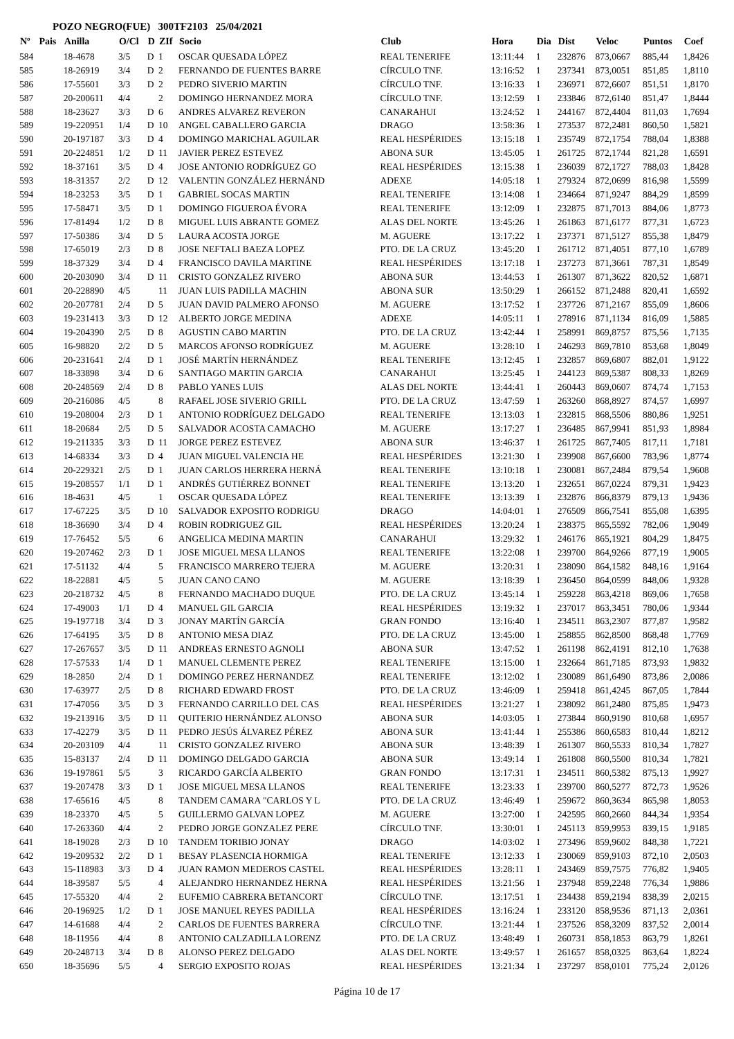POZO NEGRO(FUE) 300TF2103 25/04/2021
| Nº | Pais | Anilla | O/Cl | D | ZIf | Socio | Club | Hora | Dia | Dist | Veloc | Puntos | Coef |
| --- | --- | --- | --- | --- | --- | --- | --- | --- | --- | --- | --- | --- | --- |
| 584 | | 18-4678 | 3/5 | D | 1 | OSCAR QUESADA LÓPEZ | REAL TENERIFE | 13:11:44 | 1 | 232876 | 873,0667 | 885,44 | 1,8426 |
| 585 | | 18-26919 | 3/4 | D | 2 | FERNANDO DE FUENTES BARRE | CÍRCULO TNF. | 13:16:52 | 1 | 237341 | 873,0051 | 851,85 | 1,8110 |
| 586 | | 17-55601 | 3/3 | D | 2 | PEDRO SIVERIO MARTIN | CÍRCULO TNF. | 13:16:33 | 1 | 236971 | 872,6607 | 851,51 | 1,8170 |
| 587 | | 20-200611 | 4/4 | | 2 | DOMINGO HERNANDEZ MORA | CÍRCULO TNF. | 13:12:59 | 1 | 233846 | 872,6140 | 851,47 | 1,8444 |
| 588 | | 18-23627 | 3/3 | D | 6 | ANDRES ALVAREZ REVERON | CANARAHUI | 13:24:52 | 1 | 244167 | 872,4404 | 811,03 | 1,7694 |
| 589 | | 19-220951 | 1/4 | D | 10 | ANGEL CABALLERO GARCIA | DRAGO | 13:58:36 | 1 | 273537 | 872,2481 | 860,50 | 1,5821 |
| 590 | | 20-197187 | 3/3 | D | 4 | DOMINGO MARICHAL AGUILAR | REAL HESPÉRIDES | 13:15:18 | 1 | 235749 | 872,1754 | 788,04 | 1,8388 |
| 591 | | 20-224851 | 1/2 | D | 11 | JAVIER PEREZ ESTEVEZ | ABONA SUR | 13:45:05 | 1 | 261725 | 872,1744 | 821,28 | 1,6591 |
| 592 | | 18-37161 | 3/5 | D | 4 | JOSE ANTONIO RODRÍGUEZ GO | REAL HESPÉRIDES | 13:15:38 | 1 | 236039 | 872,1727 | 788,03 | 1,8428 |
| 593 | | 18-31357 | 2/2 | D | 12 | VALENTIN GONZÁLEZ HERNÁND | ADEXE | 14:05:18 | 1 | 279324 | 872,0699 | 816,98 | 1,5599 |
| 594 | | 18-23253 | 3/5 | D | 1 | GABRIEL SOCAS MARTIN | REAL TENERIFE | 13:14:08 | 1 | 234664 | 871,9247 | 884,29 | 1,8599 |
| 595 | | 17-58471 | 3/5 | D | 1 | DOMINGO FIGUEROA ÉVORA | REAL TENERIFE | 13:12:09 | 1 | 232875 | 871,7013 | 884,06 | 1,8773 |
| 596 | | 17-81494 | 1/2 | D | 8 | MIGUEL LUIS ABRANTE GOMEZ | ALAS DEL NORTE | 13:45:26 | 1 | 261863 | 871,6177 | 877,31 | 1,6723 |
| 597 | | 17-50386 | 3/4 | D | 5 | LAURA ACOSTA JORGE | M. AGUERE | 13:17:22 | 1 | 237371 | 871,5127 | 855,38 | 1,8479 |
| 598 | | 17-65019 | 2/3 | D | 8 | JOSE NEFTALI BAEZA LOPEZ | PTO. DE LA CRUZ | 13:45:20 | 1 | 261712 | 871,4051 | 877,10 | 1,6789 |
| 599 | | 18-37329 | 3/4 | D | 4 | FRANCISCO DAVILA MARTINE | REAL HESPÉRIDES | 13:17:18 | 1 | 237273 | 871,3661 | 787,31 | 1,8549 |
| 600 | | 20-203090 | 3/4 | D | 11 | CRISTO GONZALEZ RIVERO | ABONA SUR | 13:44:53 | 1 | 261307 | 871,3622 | 820,52 | 1,6871 |
| 601 | | 20-228890 | 4/5 | | 11 | JUAN LUIS PADILLA MACHIN | ABONA SUR | 13:50:29 | 1 | 266152 | 871,2488 | 820,41 | 1,6592 |
| 602 | | 20-207781 | 2/4 | D | 5 | JUAN DAVID PALMERO AFONSO | M. AGUERE | 13:17:52 | 1 | 237726 | 871,2167 | 855,09 | 1,8606 |
| 603 | | 19-231413 | 3/3 | D | 12 | ALBERTO JORGE MEDINA | ADEXE | 14:05:11 | 1 | 278916 | 871,1134 | 816,09 | 1,5885 |
| 604 | | 19-204390 | 2/5 | D | 8 | AGUSTIN CABO MARTIN | PTO. DE LA CRUZ | 13:42:44 | 1 | 258991 | 869,8757 | 875,56 | 1,7135 |
| 605 | | 16-98820 | 2/2 | D | 5 | MARCOS AFONSO RODRÍGUEZ | M. AGUERE | 13:28:10 | 1 | 246293 | 869,7810 | 853,68 | 1,8049 |
| 606 | | 20-231641 | 2/4 | D | 1 | JOSÉ MARTÍN HERNÁNDEZ | REAL TENERIFE | 13:12:45 | 1 | 232857 | 869,6807 | 882,01 | 1,9122 |
| 607 | | 18-33898 | 3/4 | D | 6 | SANTIAGO MARTIN GARCIA | CANARAHUI | 13:25:45 | 1 | 244123 | 869,5387 | 808,33 | 1,8269 |
| 608 | | 20-248569 | 2/4 | D | 8 | PABLO YANES LUIS | ALAS DEL NORTE | 13:44:41 | 1 | 260443 | 869,0607 | 874,74 | 1,7153 |
| 609 | | 20-216086 | 4/5 | | 8 | RAFAEL JOSE SIVERIO GRILL | PTO. DE LA CRUZ | 13:47:59 | 1 | 263260 | 868,8927 | 874,57 | 1,6997 |
| 610 | | 19-208004 | 2/3 | D | 1 | ANTONIO RODRÍGUEZ DELGADO | REAL TENERIFE | 13:13:03 | 1 | 232815 | 868,5506 | 880,86 | 1,9251 |
| 611 | | 18-20684 | 2/5 | D | 5 | SALVADOR ACOSTA CAMACHO | M. AGUERE | 13:17:27 | 1 | 236485 | 867,9941 | 851,93 | 1,8984 |
| 612 | | 19-211335 | 3/3 | D | 11 | JORGE PEREZ ESTEVEZ | ABONA SUR | 13:46:37 | 1 | 261725 | 867,7405 | 817,11 | 1,7181 |
| 613 | | 14-68334 | 3/3 | D | 4 | JUAN MIGUEL VALENCIA HE | REAL HESPÉRIDES | 13:21:30 | 1 | 239908 | 867,6600 | 783,96 | 1,8774 |
| 614 | | 20-229321 | 2/5 | D | 1 | JUAN CARLOS HERRERA HERNÁ | REAL TENERIFE | 13:10:18 | 1 | 230081 | 867,2484 | 879,54 | 1,9608 |
| 615 | | 19-208557 | 1/1 | D | 1 | ANDRÉS GUTIÉRREZ BONNET | REAL TENERIFE | 13:13:20 | 1 | 232651 | 867,0224 | 879,31 | 1,9423 |
| 616 | | 18-4631 | 4/5 | | 1 | OSCAR QUESADA LÓPEZ | REAL TENERIFE | 13:13:39 | 1 | 232876 | 866,8379 | 879,13 | 1,9436 |
| 617 | | 17-67225 | 3/5 | D | 10 | SALVADOR EXPOSITO RODRIGU | DRAGO | 14:04:01 | 1 | 276509 | 866,7541 | 855,08 | 1,6395 |
| 618 | | 18-36690 | 3/4 | D | 4 | ROBIN RODRIGUEZ GIL | REAL HESPÉRIDES | 13:20:24 | 1 | 238375 | 865,5592 | 782,06 | 1,9049 |
| 619 | | 17-76452 | 5/5 | | 6 | ANGELICA MEDINA MARTIN | CANARAHUI | 13:29:32 | 1 | 246176 | 865,1921 | 804,29 | 1,8475 |
| 620 | | 19-207462 | 2/3 | D | 1 | JOSE MIGUEL MESA LLANOS | REAL TENERIFE | 13:22:08 | 1 | 239700 | 864,9266 | 877,19 | 1,9005 |
| 621 | | 17-51132 | 4/4 | | 5 | FRANCISCO MARRERO TEJERA | M. AGUERE | 13:20:31 | 1 | 238090 | 864,1582 | 848,16 | 1,9164 |
| 622 | | 18-22881 | 4/5 | | 5 | JUAN CANO CANO | M. AGUERE | 13:18:39 | 1 | 236450 | 864,0599 | 848,06 | 1,9328 |
| 623 | | 20-218732 | 4/5 | | 8 | FERNANDO MACHADO DUQUE | PTO. DE LA CRUZ | 13:45:14 | 1 | 259228 | 863,4218 | 869,06 | 1,7658 |
| 624 | | 17-49003 | 1/1 | D | 4 | MANUEL GIL GARCIA | REAL HESPÉRIDES | 13:19:32 | 1 | 237017 | 863,3451 | 780,06 | 1,9344 |
| 625 | | 19-197718 | 3/4 | D | 3 | JONAY MARTÍN GARCÍA | GRAN FONDO | 13:16:40 | 1 | 234511 | 863,2307 | 877,87 | 1,9582 |
| 626 | | 17-64195 | 3/5 | D | 8 | ANTONIO MESA DIAZ | PTO. DE LA CRUZ | 13:45:00 | 1 | 258855 | 862,8500 | 868,48 | 1,7769 |
| 627 | | 17-267657 | 3/5 | D | 11 | ANDREAS ERNESTO AGNOLI | ABONA SUR | 13:47:52 | 1 | 261198 | 862,4191 | 812,10 | 1,7638 |
| 628 | | 17-57533 | 1/4 | D | 1 | MANUEL CLEMENTE PEREZ | REAL TENERIFE | 13:15:00 | 1 | 232664 | 861,7185 | 873,93 | 1,9832 |
| 629 | | 18-2850 | 2/4 | D | 1 | DOMINGO PEREZ HERNANDEZ | REAL TENERIFE | 13:12:02 | 1 | 230089 | 861,6490 | 873,86 | 2,0086 |
| 630 | | 17-63977 | 2/5 | D | 8 | RICHARD EDWARD FROST | PTO. DE LA CRUZ | 13:46:09 | 1 | 259418 | 861,4245 | 867,05 | 1,7844 |
| 631 | | 17-47056 | 3/5 | D | 3 | FERNANDO CARRILLO DEL CAS | REAL HESPÉRIDES | 13:21:27 | 1 | 238092 | 861,2480 | 875,85 | 1,9473 |
| 632 | | 19-213916 | 3/5 | D | 11 | QUITERIO HERNÁNDEZ ALONSO | ABONA SUR | 14:03:05 | 1 | 273844 | 860,9190 | 810,68 | 1,6957 |
| 633 | | 17-42279 | 3/5 | D | 11 | PEDRO JESÚS ÁLVAREZ PÉREZ | ABONA SUR | 13:41:44 | 1 | 255386 | 860,6583 | 810,44 | 1,8212 |
| 634 | | 20-203109 | 4/4 | | 11 | CRISTO GONZALEZ RIVERO | ABONA SUR | 13:48:39 | 1 | 261307 | 860,5533 | 810,34 | 1,7827 |
| 635 | | 15-83137 | 2/4 | D | 11 | DOMINGO DELGADO GARCIA | ABONA SUR | 13:49:14 | 1 | 261808 | 860,5500 | 810,34 | 1,7821 |
| 636 | | 19-197861 | 5/5 | | 3 | RICARDO GARCÍA ALBERTO | GRAN FONDO | 13:17:31 | 1 | 234511 | 860,5382 | 875,13 | 1,9927 |
| 637 | | 19-207478 | 3/3 | D | 1 | JOSE MIGUEL MESA LLANOS | REAL TENERIFE | 13:23:33 | 1 | 239700 | 860,5277 | 872,73 | 1,9526 |
| 638 | | 17-65616 | 4/5 | | 8 | TANDEM CAMARA "CARLOS Y L | PTO. DE LA CRUZ | 13:46:49 | 1 | 259672 | 860,3634 | 865,98 | 1,8053 |
| 639 | | 18-23370 | 4/5 | | 5 | GUILLERMO GALVAN LOPEZ | M. AGUERE | 13:27:00 | 1 | 242595 | 860,2660 | 844,34 | 1,9354 |
| 640 | | 17-263360 | 4/4 | | 2 | PEDRO JORGE GONZALEZ PERE | CÍRCULO TNF. | 13:30:01 | 1 | 245113 | 859,9953 | 839,15 | 1,9185 |
| 641 | | 18-19028 | 2/3 | D | 10 | TANDEM TORIBIO JONAY | DRAGO | 14:03:02 | 1 | 273496 | 859,9602 | 848,38 | 1,7221 |
| 642 | | 19-209532 | 2/2 | D | 1 | BESAY PLASENCIA HORMIGA | REAL TENERIFE | 13:12:33 | 1 | 230069 | 859,9103 | 872,10 | 2,0503 |
| 643 | | 15-118983 | 3/3 | D | 4 | JUAN RAMON MEDEROS CASTEL | REAL HESPÉRIDES | 13:28:11 | 1 | 243469 | 859,7575 | 776,82 | 1,9405 |
| 644 | | 18-39587 | 5/5 | | 4 | ALEJANDRO HERNANDEZ HERNA | REAL HESPÉRIDES | 13:21:56 | 1 | 237948 | 859,2248 | 776,34 | 1,9886 |
| 645 | | 17-55320 | 4/4 | | 2 | EUFEMIO CABRERA BETANCORT | CÍRCULO TNF. | 13:17:51 | 1 | 234438 | 859,2194 | 838,39 | 2,0215 |
| 646 | | 20-196925 | 1/2 | D | 1 | JOSE MANUEL REYES PADILLA | REAL HESPÉRIDES | 13:16:24 | 1 | 233120 | 858,9536 | 871,13 | 2,0361 |
| 647 | | 14-61688 | 4/4 | | 2 | CARLOS DE FUENTES BARRERA | CÍRCULO TNF. | 13:21:44 | 1 | 237526 | 858,3209 | 837,52 | 2,0014 |
| 648 | | 18-11956 | 4/4 | | 8 | ANTONIO CALZADILLA LORENZ | PTO. DE LA CRUZ | 13:48:49 | 1 | 260731 | 858,1853 | 863,79 | 1,8261 |
| 649 | | 20-248713 | 3/4 | D | 8 | ALONSO PEREZ DELGADO | ALAS DEL NORTE | 13:49:57 | 1 | 261657 | 858,0325 | 863,64 | 1,8224 |
| 650 | | 18-35696 | 5/5 | | 4 | SERGIO EXPOSITO ROJAS | REAL HESPÉRIDES | 13:21:34 | 1 | 237297 | 858,0101 | 775,24 | 2,0126 |
Página 10 de 17